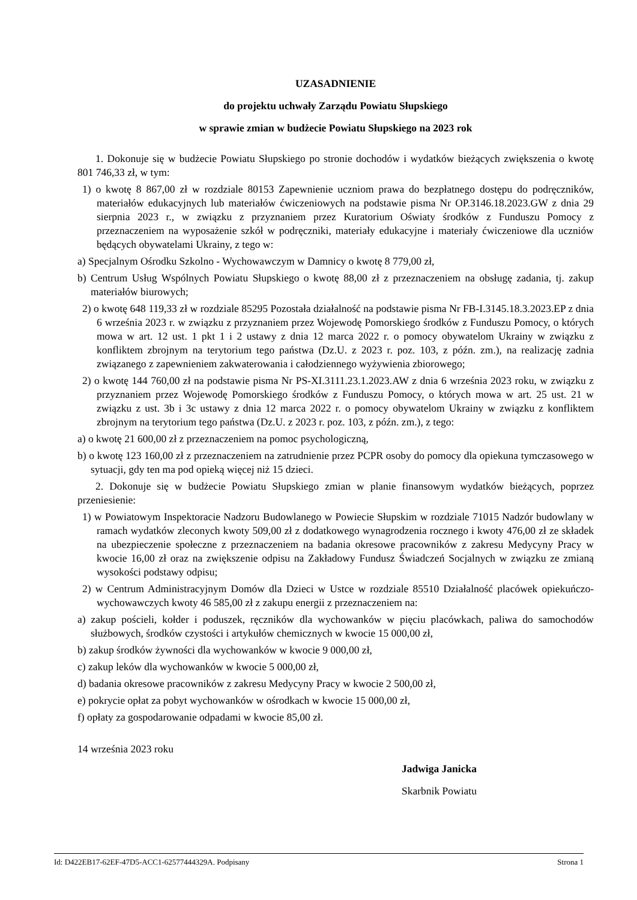UZASADNIENIE
do projektu uchwały Zarządu Powiatu Słupskiego
w sprawie zmian w budżecie Powiatu Słupskiego na 2023 rok
1. Dokonuje się w budżecie Powiatu Słupskiego po stronie dochodów i wydatków bieżących zwiększenia o kwotę 801 746,33 zł, w tym:
1) o kwotę 8 867,00 zł w rozdziale 80153 Zapewnienie uczniom prawa do bezpłatnego dostępu do podręczników, materiałów edukacyjnych lub materiałów ćwiczeniowych na podstawie pisma Nr OP.3146.18.2023.GW z dnia 29 sierpnia 2023 r., w związku z przyznaniem przez Kuratorium Oświaty środków z Funduszu Pomocy z przeznaczeniem na wyposażenie szkół w podręczniki, materiały edukacyjne i materiały ćwiczeniowe dla uczniów będących obywatelami Ukrainy, z tego w:
a) Specjalnym Ośrodku Szkolno - Wychowawczym w Damnicy o kwotę 8 779,00 zł,
b) Centrum Usług Wspólnych Powiatu Słupskiego o kwotę 88,00 zł z przeznaczeniem na obsługę zadania, tj. zakup materiałów biurowych;
2) o kwotę 648 119,33 zł w rozdziale 85295 Pozostała działalność na podstawie pisma Nr FB-I.3145.18.3.2023.EP z dnia 6 września 2023 r. w związku z przyznaniem przez Wojewodę Pomorskiego środków z Funduszu Pomocy, o których mowa w art. 12 ust. 1 pkt 1 i 2 ustawy z dnia 12 marca 2022 r. o pomocy obywatelom Ukrainy w związku z konfliktem zbrojnym na terytorium tego państwa (Dz.U. z 2023 r. poz. 103, z późn. zm.), na realizację zadnia związanego z zapewnieniem zakwaterowania i całodziennego wyżywienia zbiorowego;
2) o kwotę 144 760,00 zł na podstawie pisma Nr PS-XI.3111.23.1.2023.AW z dnia 6 września 2023 roku, w związku z przyznaniem przez Wojewodę Pomorskiego środków z Funduszu Pomocy, o których mowa w art. 25 ust. 21 w związku z ust. 3b i 3c ustawy z dnia 12 marca 2022 r. o pomocy obywatelom Ukrainy w związku z konfliktem zbrojnym na terytorium tego państwa (Dz.U. z 2023 r. poz. 103, z późn. zm.), z tego:
a) o kwotę 21 600,00 zł z przeznaczeniem na pomoc psychologiczną,
b) o kwotę 123 160,00 zł z przeznaczeniem na zatrudnienie przez PCPR osoby do pomocy dla opiekuna tymczasowego w sytuacji, gdy ten ma pod opieką więcej niż 15 dzieci.
2. Dokonuje się w budżecie Powiatu Słupskiego zmian w planie finansowym wydatków bieżących, poprzez przeniesienie:
1) w Powiatowym Inspektoracie Nadzoru Budowlanego w Powiecie Słupskim w rozdziale 71015 Nadzór budowlany w ramach wydatków zleconych kwoty 509,00 zł z dodatkowego wynagrodzenia rocznego i kwoty 476,00 zł ze składek na ubezpieczenie społeczne z przeznaczeniem na badania okresowe pracowników z zakresu Medycyny Pracy w kwocie 16,00 zł oraz na zwiększenie odpisu na Zakładowy Fundusz Świadczeń Socjalnych w związku ze zmianą wysokości podstawy odpisu;
2) w Centrum Administracyjnym Domów dla Dzieci w Ustce w rozdziale 85510 Działalność placówek opiekuńczo-wychowawczych kwoty 46 585,00 zł z zakupu energii z przeznaczeniem na:
a) zakup pościeli, kołder i poduszek, ręczników dla wychowanków w pięciu placówkach, paliwa do samochodów służbowych, środków czystości i artykułów chemicznych w kwocie 15 000,00 zł,
b) zakup środków żywności dla wychowanków w kwocie 9 000,00 zł,
c) zakup leków dla wychowanków w kwocie 5 000,00 zł,
d) badania okresowe pracowników z zakresu Medycyny Pracy w kwocie 2 500,00 zł,
e) pokrycie opłat za pobyt wychowanków w ośrodkach w kwocie 15 000,00 zł,
f) opłaty za gospodarowanie odpadami w kwocie 85,00 zł.
14 września 2023 roku
Jadwiga Janicka
Skarbnik Powiatu
Id: D422EB17-62EF-47D5-ACC1-62577444329A. Podpisany Strona 1